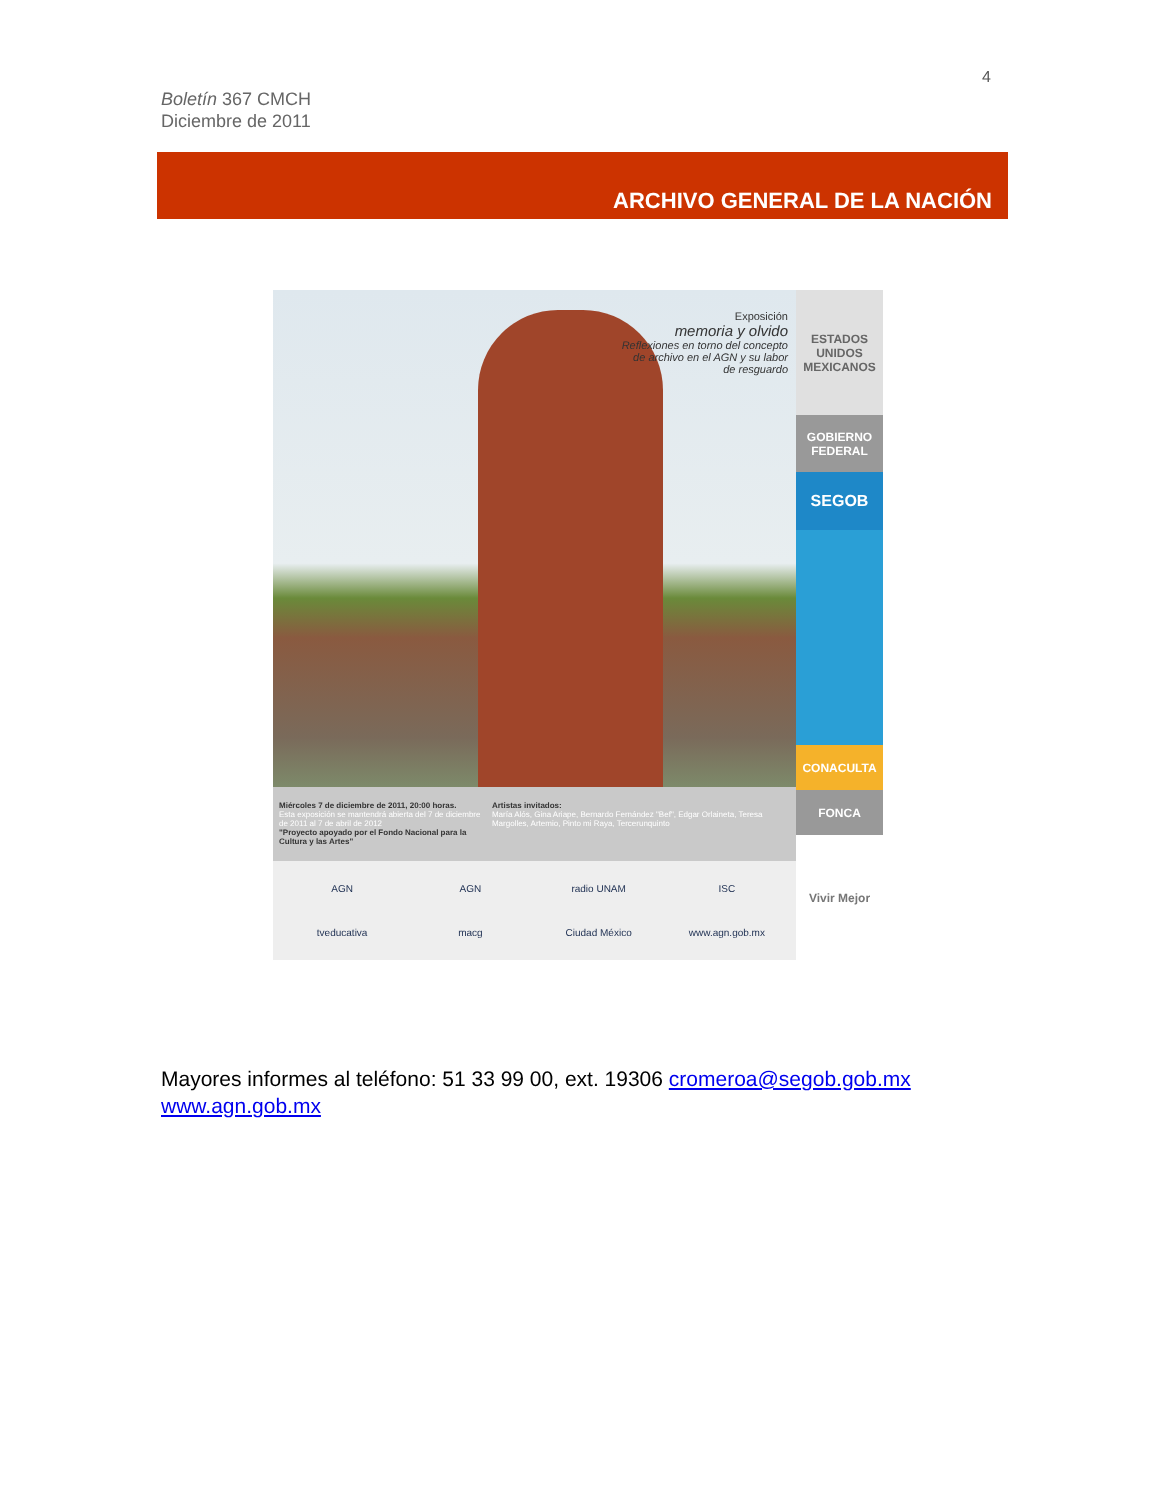4
Boletín 367 CMCH
Diciembre de 2011
ARCHIVO GENERAL DE LA NACIÓN
Exposición
memoria y olvido
Reflexiones en torno del concepto
de archivo en el AGN y su labor
de resguardo
Miércoles 7 de diciembre de 2011, 20:00 horas.
Esta exposición se mantendrá abierta del 7 de diciembre de 2011 al 7 de abril de 2012
"Proyecto apoyado por el Fondo Nacional para la Cultura y las Artes"
Artistas invitados:
María Alós, Gina Ariape, Bernardo Fernández "Bef", Edgar Orlaineta, Teresa Margolles, Artemio, Pinto mi Raya, Tercerunquinto
AGN AGN radio UNAM ISC tveducativa macg Ciudad México www.agn.gob.mx
ESTADOS UNIDOS MEXICANOS
GOBIERNO FEDERAL
SEGOB
CONACULTA
FONCA
Vivir Mejor
Mayores informes al teléfono: 51 33 99 00, ext. 19306 cromeroa@segob.gob.mx
www.agn.gob.mx